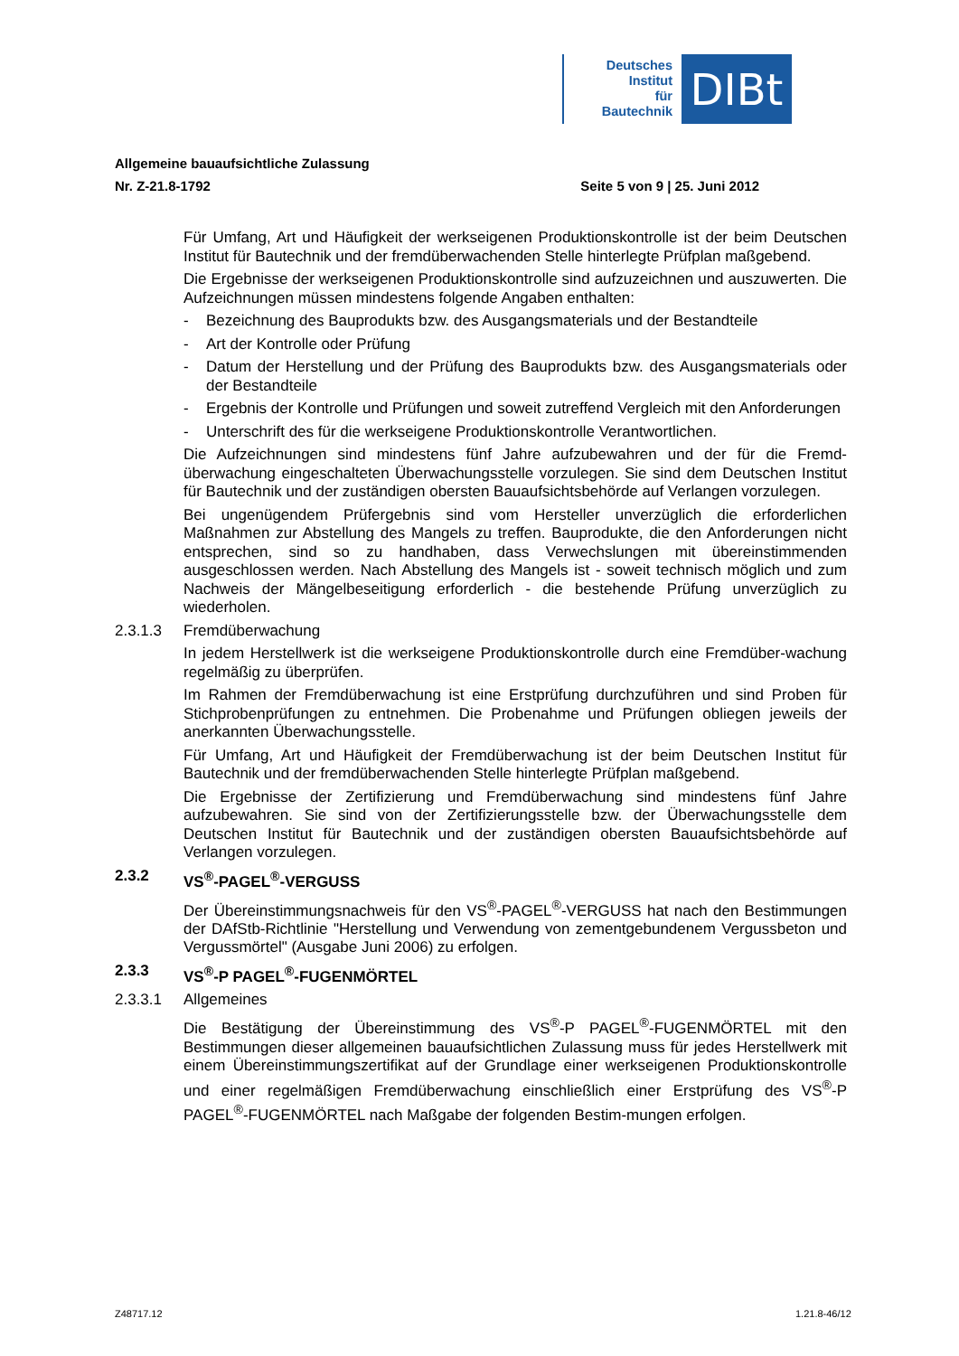Deutsches
Institut
für
Bautechnik
DIBt
Allgemeine bauaufsichtliche Zulassung
Nr. Z-21.8-1792 Seite 5 von 9 | 25. Juni 2012
Für Umfang, Art und Häufigkeit der werkseigenen Produktionskontrolle ist der beim Deutschen Institut für Bautechnik und der fremdüberwachenden Stelle hinterlegte Prüfplan maßgebend.
Die Ergebnisse der werkseigenen Produktionskontrolle sind aufzuzeichnen und auszuwerten. Die Aufzeichnungen müssen mindestens folgende Angaben enthalten:
- Bezeichnung des Bauprodukts bzw. des Ausgangsmaterials und der Bestandteile
- Art der Kontrolle oder Prüfung
- Datum der Herstellung und der Prüfung des Bauprodukts bzw. des Ausgangsmaterials oder der Bestandteile
- Ergebnis der Kontrolle und Prüfungen und soweit zutreffend Vergleich mit den Anforderungen
- Unterschrift des für die werkseigene Produktionskontrolle Verantwortlichen.
Die Aufzeichnungen sind mindestens fünf Jahre aufzubewahren und der für die Fremd-überwachung eingeschalteten Überwachungsstelle vorzulegen. Sie sind dem Deutschen Institut für Bautechnik und der zuständigen obersten Bauaufsichtsbehörde auf Verlangen vorzulegen.
Bei ungenügendem Prüfergebnis sind vom Hersteller unverzüglich die erforderlichen Maßnahmen zur Abstellung des Mangels zu treffen. Bauprodukte, die den Anforderungen nicht entsprechen, sind so zu handhaben, dass Verwechslungen mit übereinstimmenden ausgeschlossen werden. Nach Abstellung des Mangels ist - soweit technisch möglich und zum Nachweis der Mängelbeseitigung erforderlich - die bestehende Prüfung unverzüglich zu wiederholen.
2.3.1.3 Fremdüberwachung
In jedem Herstellwerk ist die werkseigene Produktionskontrolle durch eine Fremdüber-wachung regelmäßig zu überprüfen.
Im Rahmen der Fremdüberwachung ist eine Erstprüfung durchzuführen und sind Proben für Stichprobenprüfungen zu entnehmen. Die Probenahme und Prüfungen obliegen jeweils der anerkannten Überwachungsstelle.
Für Umfang, Art und Häufigkeit der Fremdüberwachung ist der beim Deutschen Institut für Bautechnik und der fremdüberwachenden Stelle hinterlegte Prüfplan maßgebend.
Die Ergebnisse der Zertifizierung und Fremdüberwachung sind mindestens fünf Jahre aufzubewahren. Sie sind von der Zertifizierungsstelle bzw. der Überwachungsstelle dem Deutschen Institut für Bautechnik und der zuständigen obersten Bauaufsichtsbehörde auf Verlangen vorzulegen.
2.3.2 VS<sup>®</sup>-PAGEL<sup>®</sup>-VERGUSS
Der Übereinstimmungsnachweis für den VS<sup>®</sup>-PAGEL<sup>®</sup>-VERGUSS hat nach den Bestimmungen der DAfStb-Richtlinie "Herstellung und Verwendung von zementgebundenem Vergussbeton und Vergussmörtel" (Ausgabe Juni 2006) zu erfolgen.
2.3.3 VS<sup>®</sup>-P PAGEL<sup>®</sup>-FUGENMÖRTEL
2.3.3.1 Allgemeines
Die Bestätigung der Übereinstimmung des VS<sup>®</sup>-P PAGEL<sup>®</sup>-FUGENMÖRTEL mit den Bestimmungen dieser allgemeinen bauaufsichtlichen Zulassung muss für jedes Herstellwerk mit einem Übereinstimmungszertifikat auf der Grundlage einer werkseigenen Produktionskontrolle und einer regelmäßigen Fremdüberwachung einschließlich einer Erstprüfung des VS<sup>®</sup>-P PAGEL<sup>®</sup>-FUGENMÖRTEL nach Maßgabe der folgenden Bestim-mungen erfolgen.
Z48717.12 1.21.8-46/12